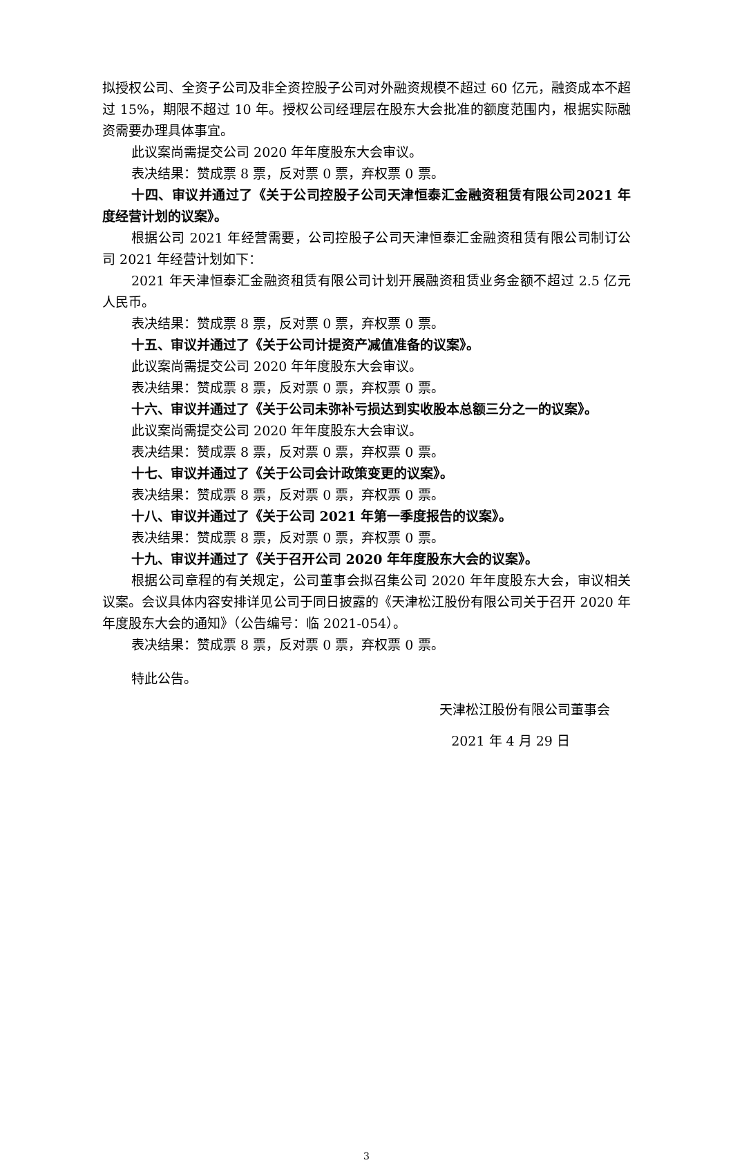拟授权公司、全资子公司及非全资控股子公司对外融资规模不超过 60 亿元，融资成本不超过 15%，期限不超过 10 年。授权公司经理层在股东大会批准的额度范围内，根据实际融资需要办理具体事宜。
此议案尚需提交公司 2020 年年度股东大会审议。
表决结果：赞成票 8 票，反对票 0 票，弃权票 0 票。
十四、审议并通过了《关于公司控股子公司天津恒泰汇金融资租赁有限公司2021 年度经营计划的议案》。
根据公司 2021 年经营需要，公司控股子公司天津恒泰汇金融资租赁有限公司制订公司 2021 年经营计划如下：
2021 年天津恒泰汇金融资租赁有限公司计划开展融资租赁业务金额不超过 2.5 亿元人民币。
表决结果：赞成票 8 票，反对票 0 票，弃权票 0 票。
十五、审议并通过了《关于公司计提资产减值准备的议案》。
此议案尚需提交公司 2020 年年度股东大会审议。
表决结果：赞成票 8 票，反对票 0 票，弃权票 0 票。
十六、审议并通过了《关于公司未弥补亏损达到实收股本总额三分之一的议案》。
此议案尚需提交公司 2020 年年度股东大会审议。
表决结果：赞成票 8 票，反对票 0 票，弃权票 0 票。
十七、审议并通过了《关于公司会计政策变更的议案》。
表决结果：赞成票 8 票，反对票 0 票，弃权票 0 票。
十八、审议并通过了《关于公司 2021 年第一季度报告的议案》。
表决结果：赞成票 8 票，反对票 0 票，弃权票 0 票。
十九、审议并通过了《关于召开公司 2020 年年度股东大会的议案》。
根据公司章程的有关规定，公司董事会拟召集公司 2020 年年度股东大会，审议相关议案。会议具体内容安排详见公司于同日披露的《天津松江股份有限公司关于召开 2020 年年度股东大会的通知》（公告编号：临 2021-054）。
表决结果：赞成票 8 票，反对票 0 票，弃权票 0 票。
特此公告。
天津松江股份有限公司董事会
2021 年 4 月 29 日
3